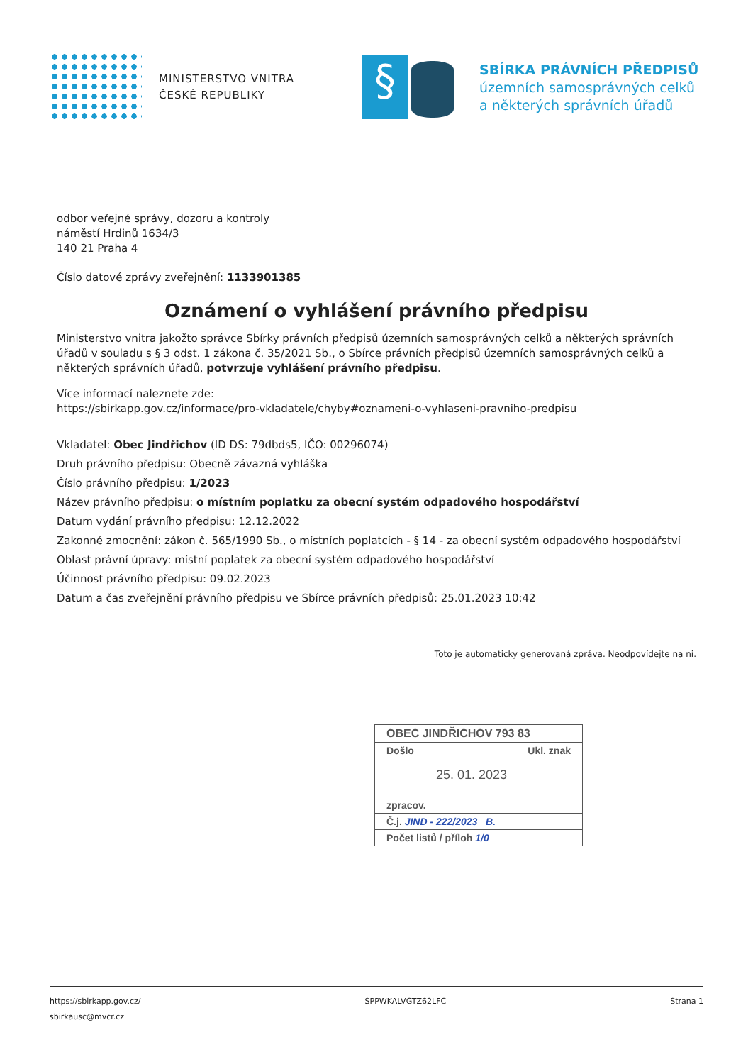MINISTERSTVO VNITRA
ČESKÉ REPUBLIKY
§
SBÍRKA PRÁVNÍCH PŘEDPISŮ
územních samosprávných celků
a některých správních úřadů
odbor veřejné správy, dozoru a kontroly
náměstí Hrdinů 1634/3
140 21 Praha 4
Číslo datové zprávy zveřejnění: 1133901385
Oznámení o vyhlášení právního předpisu
Ministerstvo vnitra jakožto správce Sbírky právních předpisů územních samosprávných celků a některých správních úřadů v souladu s § 3 odst. 1 zákona č. 35/2021 Sb., o Sbírce právních předpisů územních samosprávných celků a některých správních úřadů, potvrzuje vyhlášení právního předpisu.
Více informací naleznete zde:
https://sbirkapp.gov.cz/informace/pro-vkladatele/chyby#oznameni-o-vyhlaseni-pravniho-predpisu
Vkladatel: Obec Jindřichov (ID DS: 79dbds5, IČO: 00296074)
Druh právního předpisu: Obecně závazná vyhláška
Číslo právního předpisu: 1/2023
Název právního předpisu: o místním poplatku za obecní systém odpadového hospodářství
Datum vydání právního předpisu: 12.12.2022
Zakonné zmocnění: zákon č. 565/1990 Sb., o místních poplatcích - § 14 - za obecní systém odpadového hospodářství
Oblast právní úpravy: místní poplatek za obecní systém odpadového hospodářství
Účinnost právního předpisu: 09.02.2023
Datum a čas zveřejnění právního předpisu ve Sbírce právních předpisů: 25.01.2023 10:42
Toto je automaticky generovaná zpráva. Neodpovídejte na ni.
OBEC JINDŘICHOV 793 83
Došlo Ukl. znak
25. 01. 2023
zpracov.
Č.j. JIND - 222/2023 B.
Počet listů / příloh 1/0
https://sbirkapp.gov.cz/
sbirkausc@mvcr.cz SPPWKALVGTZ62LFC Strana 1